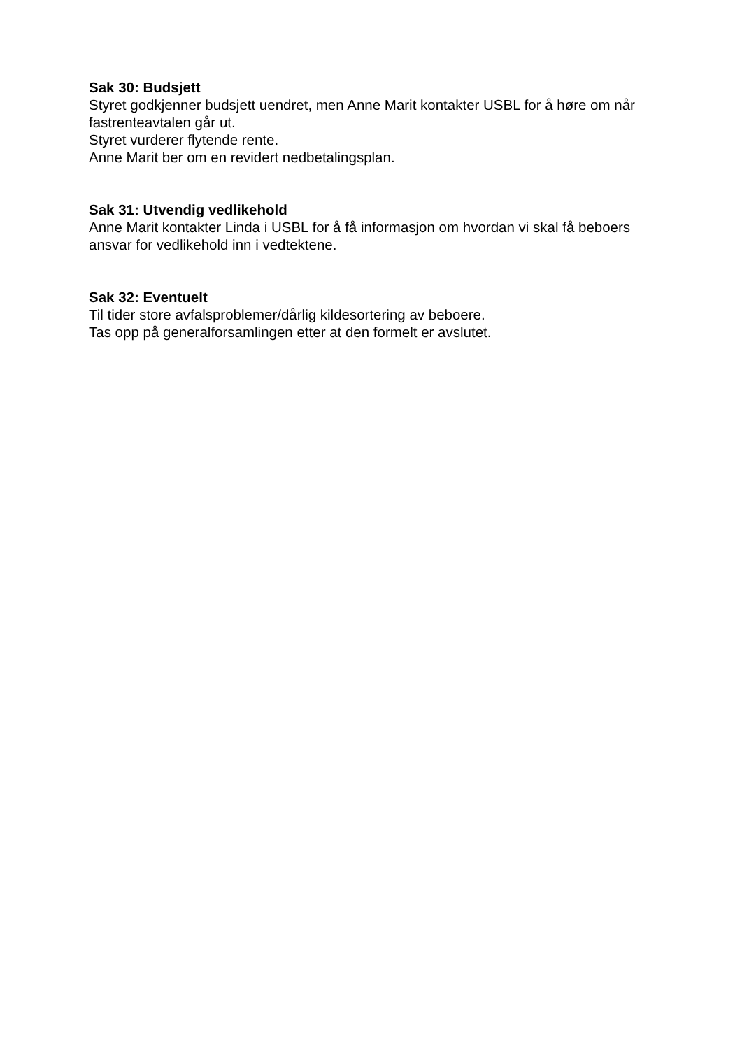Sak 30: Budsjett
Styret godkjenner budsjett uendret, men Anne Marit kontakter USBL for å høre om når fastrenteavtalen går ut.
Styret vurderer flytende rente.
Anne Marit ber om en revidert nedbetalingsplan.
Sak 31: Utvendig vedlikehold
Anne Marit kontakter Linda i USBL for å få informasjon om hvordan vi skal få beboers ansvar for vedlikehold inn i vedtektene.
Sak 32: Eventuelt
Til tider store avfalsproblemer/dårlig kildesortering av beboere.
Tas opp på generalforsamlingen etter at den formelt er avslutet.